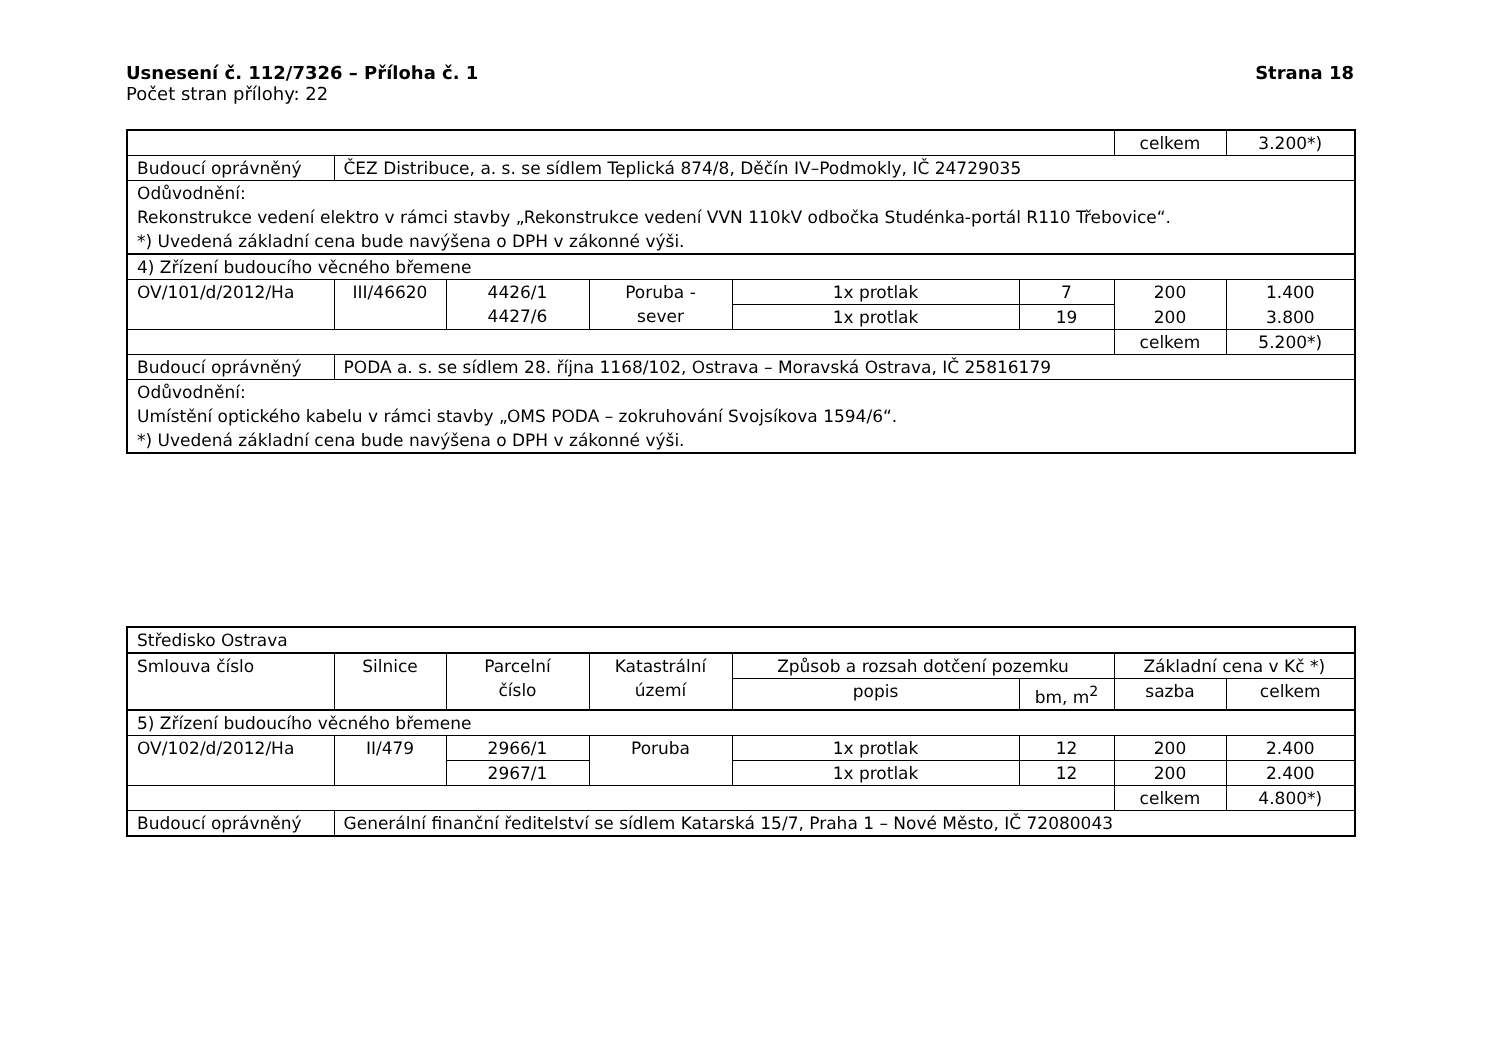Usnesení č. 112/7326 – Příloha č. 1 Strana 18
Počet stran přílohy: 22
| | | | | | | celkem | 3.200*) |
| Budoucí oprávněný | ČEZ Distribuce, a. s. se sídlem Teplická 874/8, Děčín IV–Podmokly, IČ 24729035 | | | | | | |
| Odůvodnění: Rekonstrukce vedení elektro v rámci stavby „Rekonstrukce vedení VVN 110kV odbočka Studénka-portál R110 Třebovice“. *) Uvedená základní cena bude navýšena o DPH v zákonné výši. | | | | | | | |
| 4) Zřízení budoucího věcného břemene | | | | | | | |
| OV/101/d/2012/Ha | III/46620 | 4426/1 4427/6 | Poruba - sever | 1x protlak | 7 | 200 | 1.400 |
| | | | | 1x protlak | 19 | 200 | 3.800 |
| | | | | | | celkem | 5.200*) |
| Budoucí oprávněný | PODA a. s. se sídlem 28. října 1168/102, Ostrava – Moravská Ostrava, IČ 25816179 | | | | | | |
| Odůvodnění: Umístění optického kabelu v rámci stavby „OMS PODA – zokruhování Svojsíkova 1594/6“. *) Uvedená základní cena bude navýšena o DPH v zákonné výši. | | | | | | | |
| Středisko Ostrava | | | | | | | |
| Smlouva číslo | Silnice | Parcelní číslo | Katastrální území | Způsob a rozsah dotčení pozemku | | Základní cena v Kč *) | |
| | | | | popis | bm, m<sup>2</sup> | sazba | celkem |
| 5) Zřízení budoucího věcného břemene | | | | | | | |
| OV/102/d/2012/Ha | II/479 | 2966/1 | Poruba | 1x protlak | 12 | 200 | 2.400 |
| | | 2967/1 | | 1x protlak | 12 | 200 | 2.400 |
| | | | | | | celkem | 4.800*) |
| Budoucí oprávněný | Generální finanční ředitelství se sídlem Katarská 15/7, Praha 1 – Nové Město, IČ 72080043 | | | | | | |